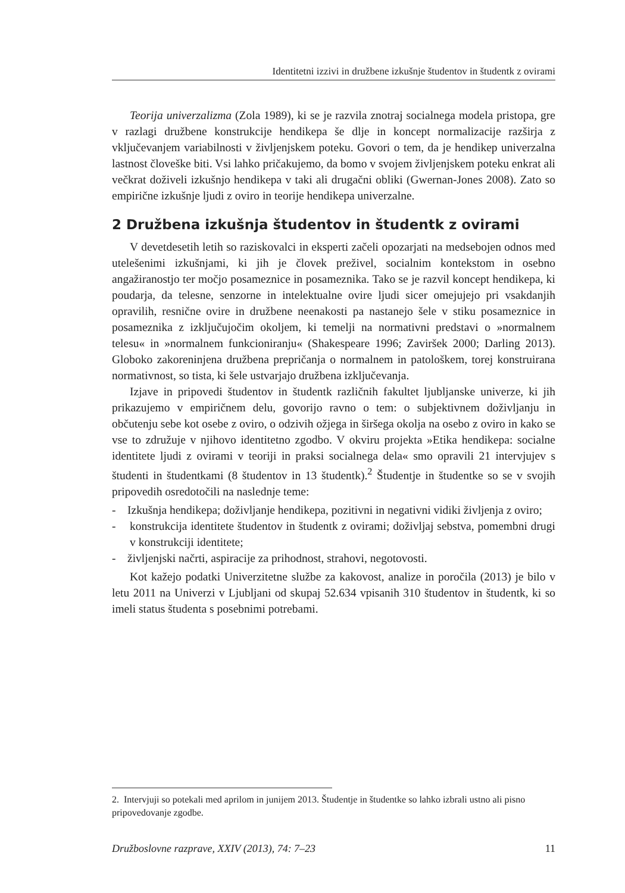Identitetni izzivi in družbene izkušnje študentov in študentk z ovirami
Teorija univerzalizma (Zola 1989), ki se je razvila znotraj socialnega modela pristopa, gre v razlagi družbene konstrukcije hendikepa še dlje in koncept normalizacije razširja z vključevanjem variabilnosti v življenjskem poteku. Govori o tem, da je hendikep univerzalna lastnost človeške biti. Vsi lahko pričakujemo, da bomo v svojem življenjskem poteku enkrat ali večkrat doživeli izkušnjo hendikepa v taki ali drugačni obliki (Gwernan-Jones 2008). Zato so empirične izkušnje ljudi z oviro in teorije hendikepa univerzalne.
2 Družbena izkušnja študentov in študentk z ovirami
V devetdesetih letih so raziskovalci in eksperti začeli opozarjati na medsebojen odnos med utelešenimi izkušnjami, ki jih je človek preživel, socialnim kontekstom in osebno angažiranostjo ter močjo posameznice in posameznika. Tako se je razvil koncept hendikepa, ki poudarja, da telesne, senzorne in intelektualne ovire ljudi sicer omejujejo pri vsakdanjih opravilih, resnične ovire in družbene neenakosti pa nastanejo šele v stiku posameznice in posameznika z izključujočim okoljem, ki temelji na normativni predstavi o »normalnem telesu« in »normalnem funkcioniranju« (Shakespeare 1996; Zaviršek 2000; Darling 2013). Globoko zakoreninjena družbena prepričanja o normalnem in patološkem, torej konstruirana normativnost, so tista, ki šele ustvarjajo družbena izključevanja.
Izjave in pripovedi študentov in študentk različnih fakultet ljubljanske univerze, ki jih prikazujemo v empiričnem delu, govorijo ravno o tem: o subjektivnem doživljanju in občutenju sebe kot osebe z oviro, o odzivih ožjega in širšega okolja na osebo z oviro in kako se vse to združuje v njihovo identitetno zgodbo. V okviru projekta »Etika hendikepa: socialne identitete ljudi z ovirami v teoriji in praksi socialnega dela« smo opravili 21 intervjujev s študenti in študentkami (8 študentov in 13 študentk).<sup>2</sup> Študentje in študentke so se v svojih pripovedih osredotočili na naslednje teme:
- Izkušnja hendikepa; doživljanje hendikepa, pozitivni in negativni vidiki življenja z oviro;
- konstrukcija identitete študentov in študentk z ovirami; doživljaj sebstva, pomembni drugi v konstrukciji identitete;
- življenjski načrti, aspiracije za prihodnost, strahovi, negotovosti.
Kot kažejo podatki Univerzitetne službe za kakovost, analize in poročila (2013) je bilo v letu 2011 na Univerzi v Ljubljani od skupaj 52.634 vpisanih 310 študentov in študentk, ki so imeli status študenta s posebnimi potrebami.
2. Intervjuji so potekali med aprilom in junijem 2013. Študentje in študentke so lahko izbrali ustno ali pisno pripovedovanje zgodbe.
Družboslovne razprave, XXIV (2013), 74: 7–23 11